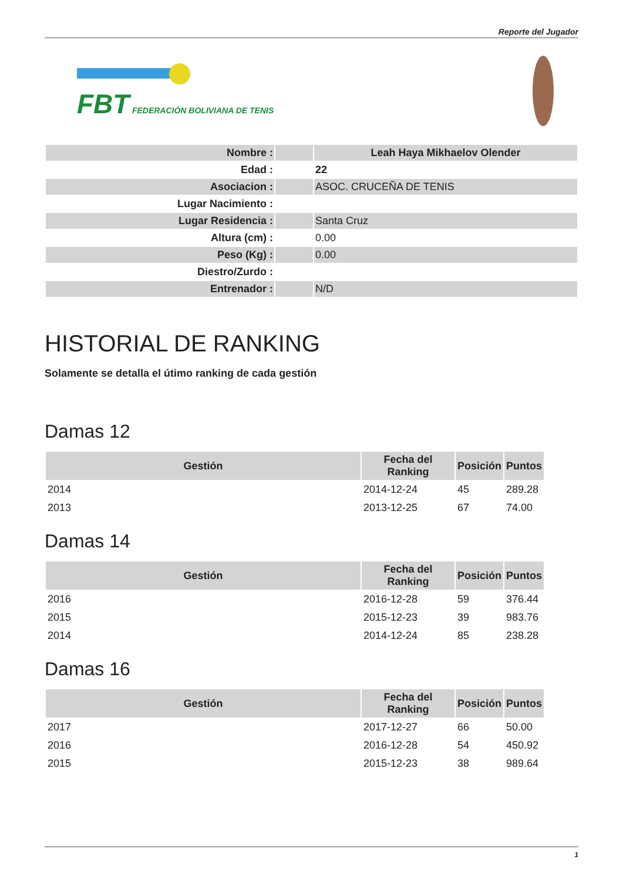Reporte del Jugador
FBT FEDERACIÓN BOLIVIANA DE TENIS
| Nombre : | | Leah Haya Mikhaelov Olender |
| Edad : | | 22 |
| Asociacion : | | ASOC. CRUCEÑA DE TENIS |
| Lugar Nacimiento : | | |
| Lugar Residencia : | | Santa Cruz |
| Altura (cm) : | | 0.00 |
| Peso (Kg) : | | 0.00 |
| Diestro/Zurdo : | | |
| Entrenador : | | N/D |
HISTORIAL DE RANKING
Solamente se detalla el útimo ranking de cada gestión
Damas 12
| Gestión | Fecha del Ranking | Posición | Puntos |
| --- | --- | --- | --- |
| 2014 | 2014-12-24 | 45 | 289.28 |
| 2013 | 2013-12-25 | 67 | 74.00 |
Damas 14
| Gestión | Fecha del Ranking | Posición | Puntos |
| --- | --- | --- | --- |
| 2016 | 2016-12-28 | 59 | 376.44 |
| 2015 | 2015-12-23 | 39 | 983.76 |
| 2014 | 2014-12-24 | 85 | 238.28 |
Damas 16
| Gestión | Fecha del Ranking | Posición | Puntos |
| --- | --- | --- | --- |
| 2017 | 2017-12-27 | 66 | 50.00 |
| 2016 | 2016-12-28 | 54 | 450.92 |
| 2015 | 2015-12-23 | 38 | 989.64 |
1